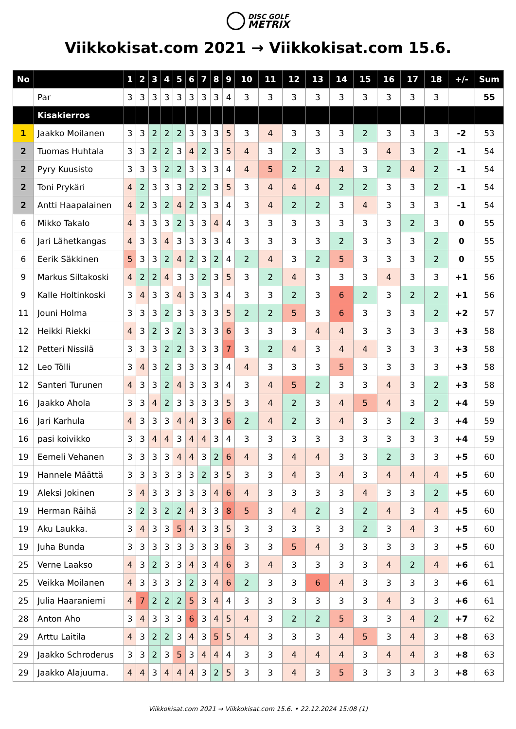DISC GOLF
METRIX
Viikkokisat.com 2021 → Viikkokisat.com 15.6.
| No | | 1 | 2 | 3 | 4 | 5 | 6 | 7 | 8 | 9 | 10 | 11 | 12 | 13 | 14 | 15 | 16 | 17 | 18 | +/- | Sum |
| --- | --- | --- | --- | --- | --- | --- | --- | --- | --- | --- | --- | --- | --- | --- | --- | --- | --- | --- | --- | --- | --- |
| | Par | 3 | 3 | 3 | 3 | 3 | 3 | 3 | 3 | 4 | 3 | 3 | 3 | 3 | 3 | 3 | 3 | 3 | 3 | | 55 |
| | Kisakierros | | | | | | | | | | | | | | | | | | | | |
| 1 | Jaakko Moilanen | 3 | 3 | 2 | 2 | 2 | 3 | 3 | 3 | 5 | 3 | 4 | 3 | 3 | 3 | 2 | 3 | 3 | 3 | -2 | 53 |
| 2 | Tuomas Huhtala | 3 | 3 | 2 | 2 | 3 | 4 | 2 | 3 | 5 | 4 | 3 | 2 | 3 | 3 | 3 | 4 | 3 | 2 | -1 | 54 |
| 2 | Pyry Kuusisto | 3 | 3 | 3 | 2 | 2 | 3 | 3 | 3 | 4 | 4 | 5 | 2 | 2 | 4 | 3 | 2 | 4 | 2 | -1 | 54 |
| 2 | Toni Prykäri | 4 | 2 | 3 | 3 | 3 | 2 | 2 | 3 | 5 | 3 | 4 | 4 | 4 | 2 | 2 | 3 | 3 | 2 | -1 | 54 |
| 2 | Antti Haapalainen | 4 | 2 | 3 | 2 | 4 | 2 | 3 | 3 | 4 | 3 | 4 | 2 | 2 | 3 | 4 | 3 | 3 | 3 | -1 | 54 |
| 6 | Mikko Takalo | 4 | 3 | 3 | 3 | 2 | 3 | 3 | 4 | 4 | 3 | 3 | 3 | 3 | 3 | 3 | 3 | 2 | 3 | 0 | 55 |
| 6 | Jari Lähetkangas | 4 | 3 | 3 | 4 | 3 | 3 | 3 | 3 | 4 | 3 | 3 | 3 | 3 | 2 | 3 | 3 | 3 | 2 | 0 | 55 |
| 6 | Eerik Säkkinen | 5 | 3 | 3 | 2 | 4 | 2 | 3 | 2 | 4 | 2 | 4 | 3 | 2 | 5 | 3 | 3 | 3 | 2 | 0 | 55 |
| 9 | Markus Siltakoski | 4 | 2 | 2 | 4 | 3 | 3 | 2 | 3 | 5 | 3 | 2 | 4 | 3 | 3 | 3 | 4 | 3 | 3 | +1 | 56 |
| 9 | Kalle Holtinkoski | 3 | 4 | 3 | 3 | 4 | 3 | 3 | 3 | 4 | 3 | 3 | 2 | 3 | 6 | 2 | 3 | 2 | 2 | +1 | 56 |
| 11 | Jouni Holma | 3 | 3 | 3 | 2 | 3 | 3 | 3 | 3 | 5 | 2 | 2 | 5 | 3 | 6 | 3 | 3 | 3 | 2 | +2 | 57 |
| 12 | Heikki Riekki | 4 | 3 | 2 | 3 | 2 | 3 | 3 | 3 | 6 | 3 | 3 | 3 | 4 | 4 | 3 | 3 | 3 | 3 | +3 | 58 |
| 12 | Petteri Nissilä | 3 | 3 | 3 | 2 | 2 | 3 | 3 | 3 | 7 | 3 | 2 | 4 | 3 | 4 | 4 | 3 | 3 | 3 | +3 | 58 |
| 12 | Leo Tölli | 3 | 4 | 3 | 2 | 3 | 3 | 3 | 3 | 4 | 4 | 3 | 3 | 3 | 5 | 3 | 3 | 3 | 3 | +3 | 58 |
| 12 | Santeri Turunen | 4 | 3 | 3 | 2 | 4 | 3 | 3 | 3 | 4 | 3 | 4 | 5 | 2 | 3 | 3 | 4 | 3 | 2 | +3 | 58 |
| 16 | Jaakko Ahola | 3 | 3 | 4 | 2 | 3 | 3 | 3 | 3 | 5 | 3 | 4 | 2 | 3 | 4 | 5 | 4 | 3 | 2 | +4 | 59 |
| 16 | Jari Karhula | 4 | 3 | 3 | 3 | 4 | 4 | 3 | 3 | 6 | 2 | 4 | 2 | 3 | 4 | 3 | 3 | 2 | 3 | +4 | 59 |
| 16 | pasi koivikko | 3 | 3 | 4 | 4 | 3 | 4 | 4 | 3 | 4 | 3 | 3 | 3 | 3 | 3 | 3 | 3 | 3 | 3 | +4 | 59 |
| 19 | Eemeli Vehanen | 3 | 3 | 3 | 3 | 4 | 4 | 3 | 2 | 6 | 4 | 3 | 4 | 4 | 3 | 3 | 2 | 3 | 3 | +5 | 60 |
| 19 | Hannele Määttä | 3 | 3 | 3 | 3 | 3 | 3 | 2 | 3 | 5 | 3 | 3 | 4 | 3 | 4 | 3 | 4 | 4 | 4 | +5 | 60 |
| 19 | Aleksi Jokinen | 3 | 4 | 3 | 3 | 3 | 3 | 3 | 4 | 6 | 4 | 3 | 3 | 3 | 3 | 4 | 3 | 3 | 2 | +5 | 60 |
| 19 | Herman Räihä | 3 | 2 | 3 | 2 | 2 | 4 | 3 | 3 | 8 | 5 | 3 | 4 | 2 | 3 | 2 | 4 | 3 | 4 | +5 | 60 |
| 19 | Aku Laukka. | 3 | 4 | 3 | 3 | 5 | 4 | 3 | 3 | 5 | 3 | 3 | 3 | 3 | 3 | 2 | 3 | 4 | 3 | +5 | 60 |
| 19 | Juha Bunda | 3 | 3 | 3 | 3 | 3 | 3 | 3 | 3 | 6 | 3 | 3 | 5 | 4 | 3 | 3 | 3 | 3 | 3 | +5 | 60 |
| 25 | Verne Laakso | 4 | 3 | 2 | 3 | 3 | 4 | 3 | 4 | 6 | 3 | 4 | 3 | 3 | 3 | 3 | 4 | 2 | 4 | +6 | 61 |
| 25 | Veikka Moilanen | 4 | 3 | 3 | 3 | 3 | 2 | 3 | 4 | 6 | 2 | 3 | 3 | 6 | 4 | 3 | 3 | 3 | 3 | +6 | 61 |
| 25 | Julia Haaraniemi | 4 | 7 | 2 | 2 | 2 | 5 | 3 | 4 | 4 | 3 | 3 | 3 | 3 | 3 | 3 | 4 | 3 | 3 | +6 | 61 |
| 28 | Anton Aho | 3 | 4 | 3 | 3 | 3 | 6 | 3 | 4 | 5 | 4 | 3 | 2 | 2 | 5 | 3 | 3 | 4 | 2 | +7 | 62 |
| 29 | Arttu Laitila | 4 | 3 | 2 | 2 | 3 | 4 | 3 | 5 | 5 | 4 | 3 | 3 | 3 | 4 | 5 | 3 | 4 | 3 | +8 | 63 |
| 29 | Jaakko Schroderus | 3 | 3 | 2 | 3 | 5 | 3 | 4 | 4 | 4 | 3 | 3 | 4 | 4 | 4 | 3 | 4 | 4 | 3 | +8 | 63 |
| 29 | Jaakko Alajuuma. | 4 | 4 | 3 | 4 | 4 | 4 | 3 | 2 | 5 | 3 | 3 | 4 | 3 | 5 | 3 | 3 | 3 | 3 | +8 | 63 |
Viikkokisat.com 2021 → Viikkokisat.com 15.6. • 22.12.2024 15:08 (1)